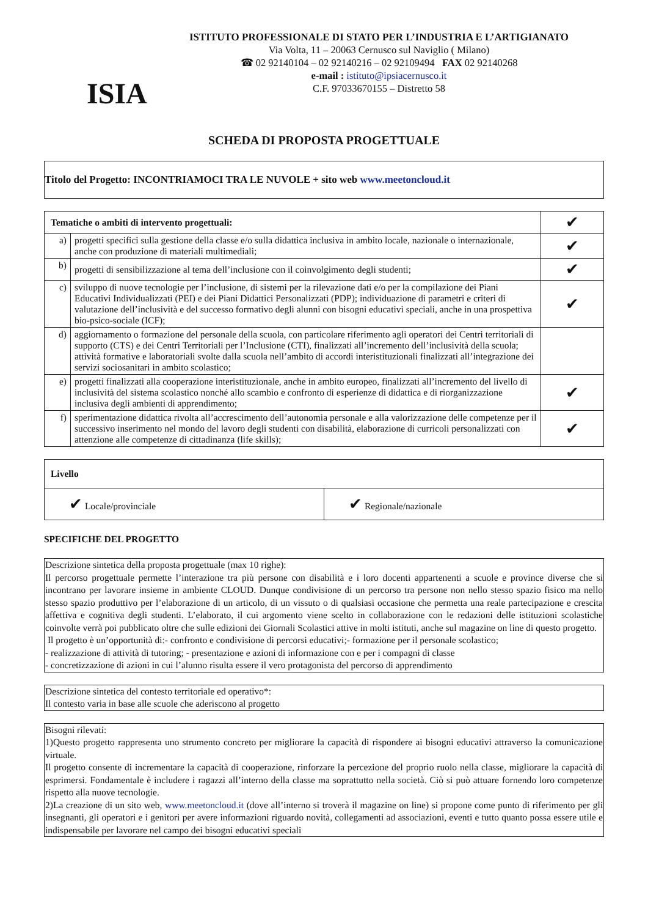ISIA
ISTITUTO PROFESSIONALE DI STATO PER L’INDUSTRIA E L’ARTIGIANATO
Via Volta, 11 – 20063 Cernusco sul Naviglio ( Milano)
☎ 02 92140104 – 02 92140216 – 02 92109494 FAX 02 92140268
e-mail : istituto@ipsiacernusco.it
C.F. 97033670155 – Distretto 58
SCHEDA DI PROPOSTA PROGETTUALE
Titolo del Progetto: INCONTRIAMOCI TRA LE NUVOLE + sito web www.meetoncloud.it
| Tematiche o ambiti di intervento progettuali: | | ✔ |
| a) | progetti specifici sulla gestione della classe e/o sulla didattica inclusiva in ambito locale, nazionale o internazionale, anche con produzione di materiali multimediali; | ✔ |
| b) | progetti di sensibilizzazione al tema dell’inclusione con il coinvolgimento degli studenti; | ✔ |
| c) | sviluppo di nuove tecnologie per l’inclusione, di sistemi per la rilevazione dati e/o per la compilazione dei Piani Educativi Individualizzati (PEI) e dei Piani Didattici Personalizzati (PDP); individuazione di parametri e criteri di valutazione dell’inclusività e del successo formativo degli alunni con bisogni educativi speciali, anche in una prospettiva bio-psico-sociale (ICF); | ✔ |
| d) | aggiornamento o formazione del personale della scuola, con particolare riferimento agli operatori dei Centri territoriali di supporto (CTS) e dei Centri Territoriali per l’Inclusione (CTI), finalizzati all’incremento dell’inclusività della scuola; attività formative e laboratoriali svolte dalla scuola nell’ambito di accordi interistituzionali finalizzati all’integrazione dei servizi sociosanitari in ambito scolastico; | |
| e) | progetti finalizzati alla cooperazione interistituzionale, anche in ambito europeo, finalizzati all’incremento del livello di inclusività del sistema scolastico nonché allo scambio e confronto di esperienze di didattica e di riorganizzazione inclusiva degli ambienti di apprendimento; | ✔ |
| f) | sperimentazione didattica rivolta all’accrescimento dell’autonomia personale e alla valorizzazione delle competenze per il successivo inserimento nel mondo del lavoro degli studenti con disabilità, elaborazione di curricoli personalizzati con attenzione alle competenze di cittadinanza (life skills); | ✔ |
| Livello | |
| --- | --- |
| ✔ Locale/provinciale | ✔ Regionale/nazionale |
SPECIFICHE DEL PROGETTO
Descrizione sintetica della proposta progettuale (max 10 righe):
Il percorso progettuale permette l’interazione tra più persone con disabilità e i loro docenti appartenenti a scuole e province diverse che si incontrano per lavorare insieme in ambiente CLOUD. Dunque condivisione di un percorso tra persone non nello stesso spazio fisico ma nello stesso spazio produttivo per l’elaborazione di un articolo, di un vissuto o di qualsiasi occasione che permetta una reale partecipazione e crescita affettiva e cognitiva degli studenti. L’elaborato, il cui argomento viene scelto in collaborazione con le redazioni delle istituzioni scolastiche coinvolte verrà poi pubblicato oltre che sulle edizioni dei Giornali Scolastici attive in molti istituti, anche sul magazine on line di questo progetto.
Il progetto è un’opportunità di:- confronto e condivisione di percorsi educativi;- formazione per il personale scolastico;
- realizzazione di attività di tutoring; - presentazione e azioni di informazione con e per i compagni di classe
- concretizzazione di azioni in cui l’alunno risulta essere il vero protagonista del percorso di apprendimento
Descrizione sintetica del contesto territoriale ed operativo*:
Il contesto varia in base alle scuole che aderiscono al progetto
Bisogni rilevati:
1)Questo progetto rappresenta uno strumento concreto per migliorare la capacità di rispondere ai bisogni educativi attraverso la comunicazione virtuale.
Il progetto consente di incrementare la capacità di cooperazione, rinforzare la percezione del proprio ruolo nella classe, migliorare la capacità di esprimersi. Fondamentale è includere i ragazzi all’interno della classe ma soprattutto nella società. Ciò si può attuare fornendo loro competenze rispetto alla nuove tecnologie.
2)La creazione di un sito web, www.meetoncloud.it (dove all’interno si troverà il magazine on line) si propone come punto di riferimento per gli insegnanti, gli operatori e i genitori per avere informazioni riguardo novità, collegamenti ad associazioni, eventi e tutto quanto possa essere utile e indispensabile per lavorare nel campo dei bisogni educativi speciali